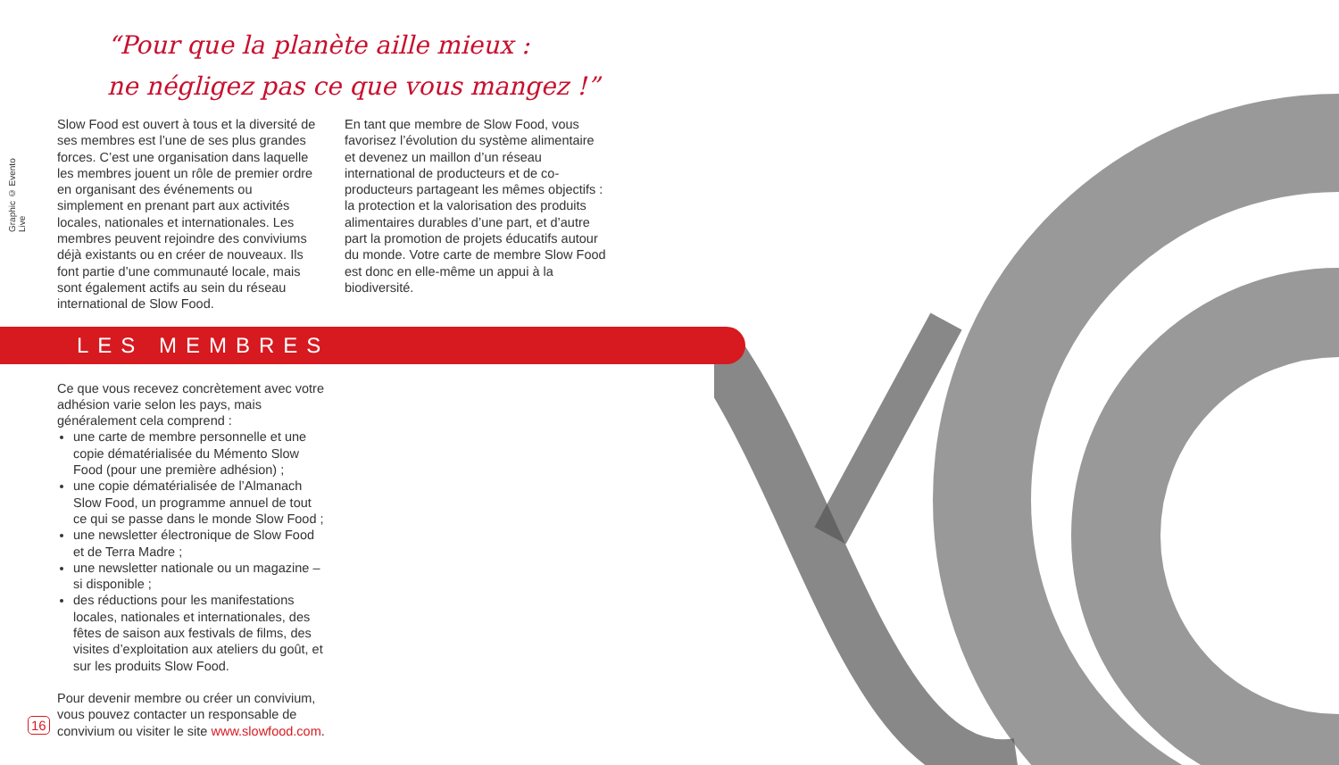Graphic © Evento Live
“Pour que la planète aille mieux :
ne négligez pas ce que vous mangez !”
Slow Food est ouvert à tous et la diversité de ses membres est l’une de ses plus grandes forces. C’est une organisation dans laquelle les membres jouent un rôle de premier ordre en organisant des événements ou simplement en prenant part aux activités locales, nationales et internationales. Les membres peuvent rejoindre des conviviums déjà existants ou en créer de nouveaux. Ils font partie d’une communauté locale, mais sont également actifs au sein du réseau international de Slow Food.
En tant que membre de Slow Food, vous favorisez l’évolution du système alimentaire et devenez un maillon d’un réseau international de producteurs et de co-producteurs partageant les mêmes objectifs : la protection et la valorisation des produits alimentaires durables d’une part, et d’autre part la promotion de projets éducatifs autour du monde. Votre carte de membre Slow Food est donc en elle-même un appui à la biodiversité.
LES MEMBRES
Ce que vous recevez concrètement avec votre adhésion varie selon les pays, mais généralement cela comprend :
une carte de membre personnelle et une copie dématérialisée du Mémento Slow Food (pour une première adhésion) ;
une copie dématérialisée de l’Almanach Slow Food, un programme annuel de tout ce qui se passe dans le monde Slow Food ;
une newsletter électronique de Slow Food et de Terra Madre ;
une newsletter nationale ou un magazine – si disponible ;
des réductions pour les manifestations locales, nationales et internationales, des fêtes de saison aux festivals de films, des visites d’exploitation aux ateliers du goût, et sur les produits Slow Food.
Pour devenir membre ou créer un convivium, vous pouvez contacter un responsable de convivium ou visiter le site www.slowfood.com.
16